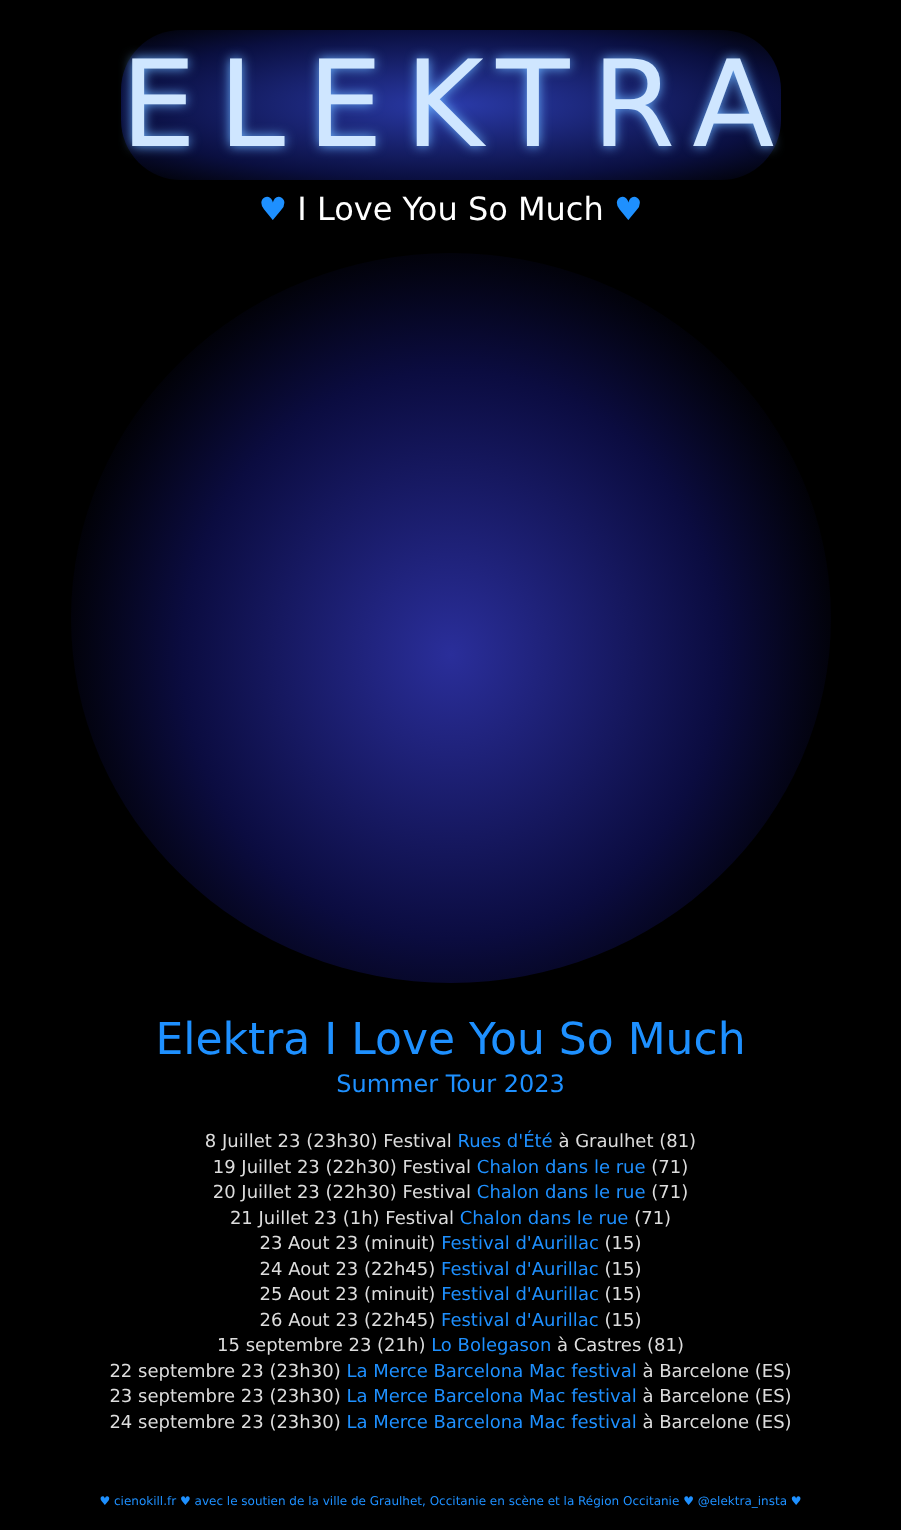ELEKTRA
♥ I Love You So Much ♥
Elektra I Love You So Much
Summer Tour 2023
8 Juillet 23 (23h30) Festival Rues d'Été à Graulhet (81)
19 Juillet 23 (22h30) Festival Chalon dans le rue (71)
20 Juillet 23 (22h30) Festival Chalon dans le rue (71)
21 Juillet 23 (1h) Festival Chalon dans le rue (71)
23 Aout 23 (minuit) Festival d'Aurillac (15)
24 Aout 23 (22h45) Festival d'Aurillac (15)
25 Aout 23 (minuit) Festival d'Aurillac (15)
26 Aout 23 (22h45) Festival d'Aurillac (15)
15 septembre 23 (21h) Lo Bolegason à Castres (81)
22 septembre 23 (23h30) La Merce Barcelona Mac festival à Barcelone (ES)
23 septembre 23 (23h30) La Merce Barcelona Mac festival à Barcelone (ES)
24 septembre 23 (23h30) La Merce Barcelona Mac festival à Barcelone (ES)
♥ cienokill.fr ♥ avec le soutien de la ville de Graulhet, Occitanie en scène et la Région Occitanie ♥ @elektra_insta ♥